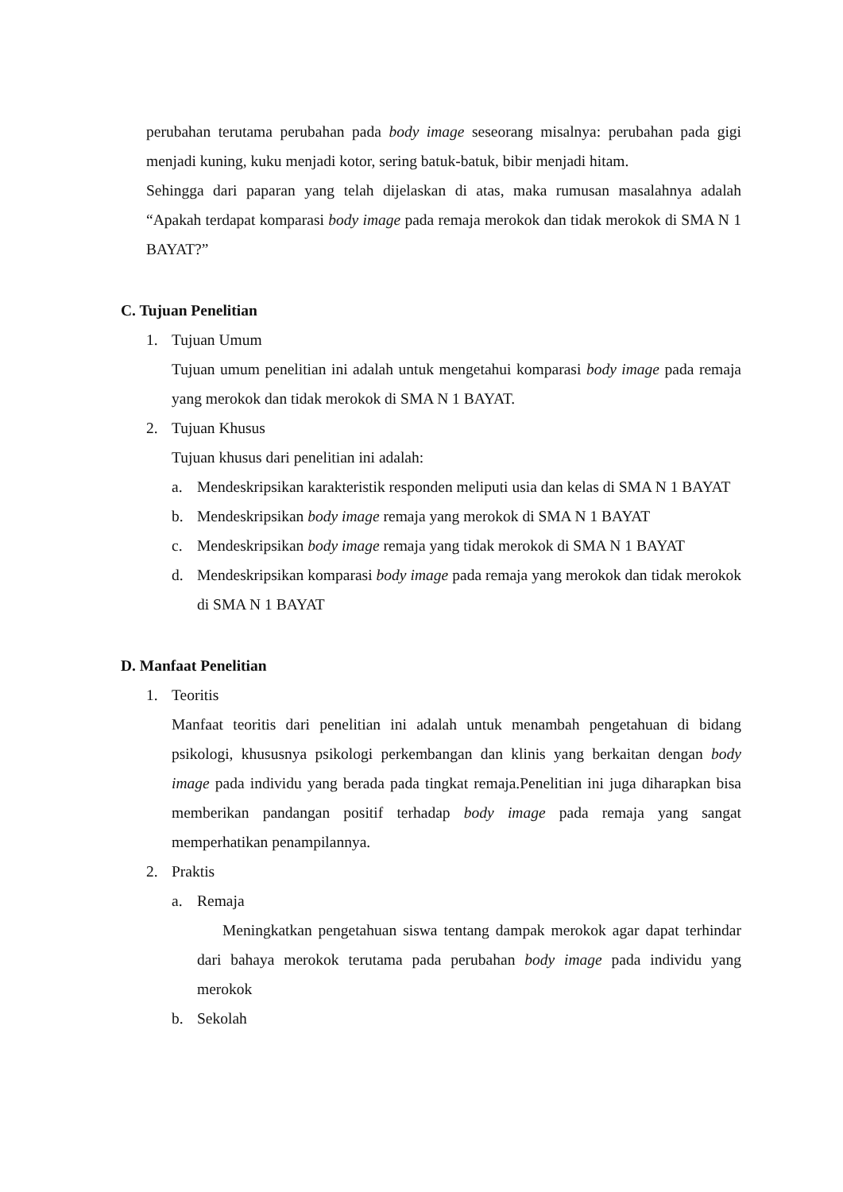perubahan terutama perubahan pada body image seseorang misalnya: perubahan pada gigi menjadi kuning, kuku menjadi kotor, sering batuk-batuk, bibir menjadi hitam.
Sehingga dari paparan yang telah dijelaskan di atas, maka rumusan masalahnya adalah “Apakah terdapat komparasi body image pada remaja merokok dan tidak merokok di SMA N 1 BAYAT?”
C. Tujuan Penelitian
1. Tujuan Umum
Tujuan umum penelitian ini adalah untuk mengetahui komparasi body image pada remaja yang merokok dan tidak merokok di SMA N 1 BAYAT.
2. Tujuan Khusus
Tujuan khusus dari penelitian ini adalah:
a.
Mendeskripsikan karakteristik responden meliputi usia dan kelas di SMA N 1 BAYAT
b.
Mendeskripsikan body image remaja yang merokok di SMA N 1 BAYAT
c.
Mendeskripsikan body image remaja yang tidak merokok di SMA N 1 BAYAT
d.
Mendeskripsikan komparasi body image pada remaja yang merokok dan tidak merokok di SMA N 1 BAYAT
D. Manfaat Penelitian
1. Teoritis
Manfaat teoritis dari penelitian ini adalah untuk menambah pengetahuan di bidang psikologi, khususnya psikologi perkembangan dan klinis yang berkaitan dengan body image pada individu yang berada pada tingkat remaja.Penelitian ini juga diharapkan bisa memberikan pandangan positif terhadap body image pada remaja yang sangat memperhatikan penampilannya.
2. Praktis
a. Remaja
Meningkatkan pengetahuan siswa tentang dampak merokok agar dapat terhindar dari bahaya merokok terutama pada perubahan body image pada individu yang merokok
b. Sekolah